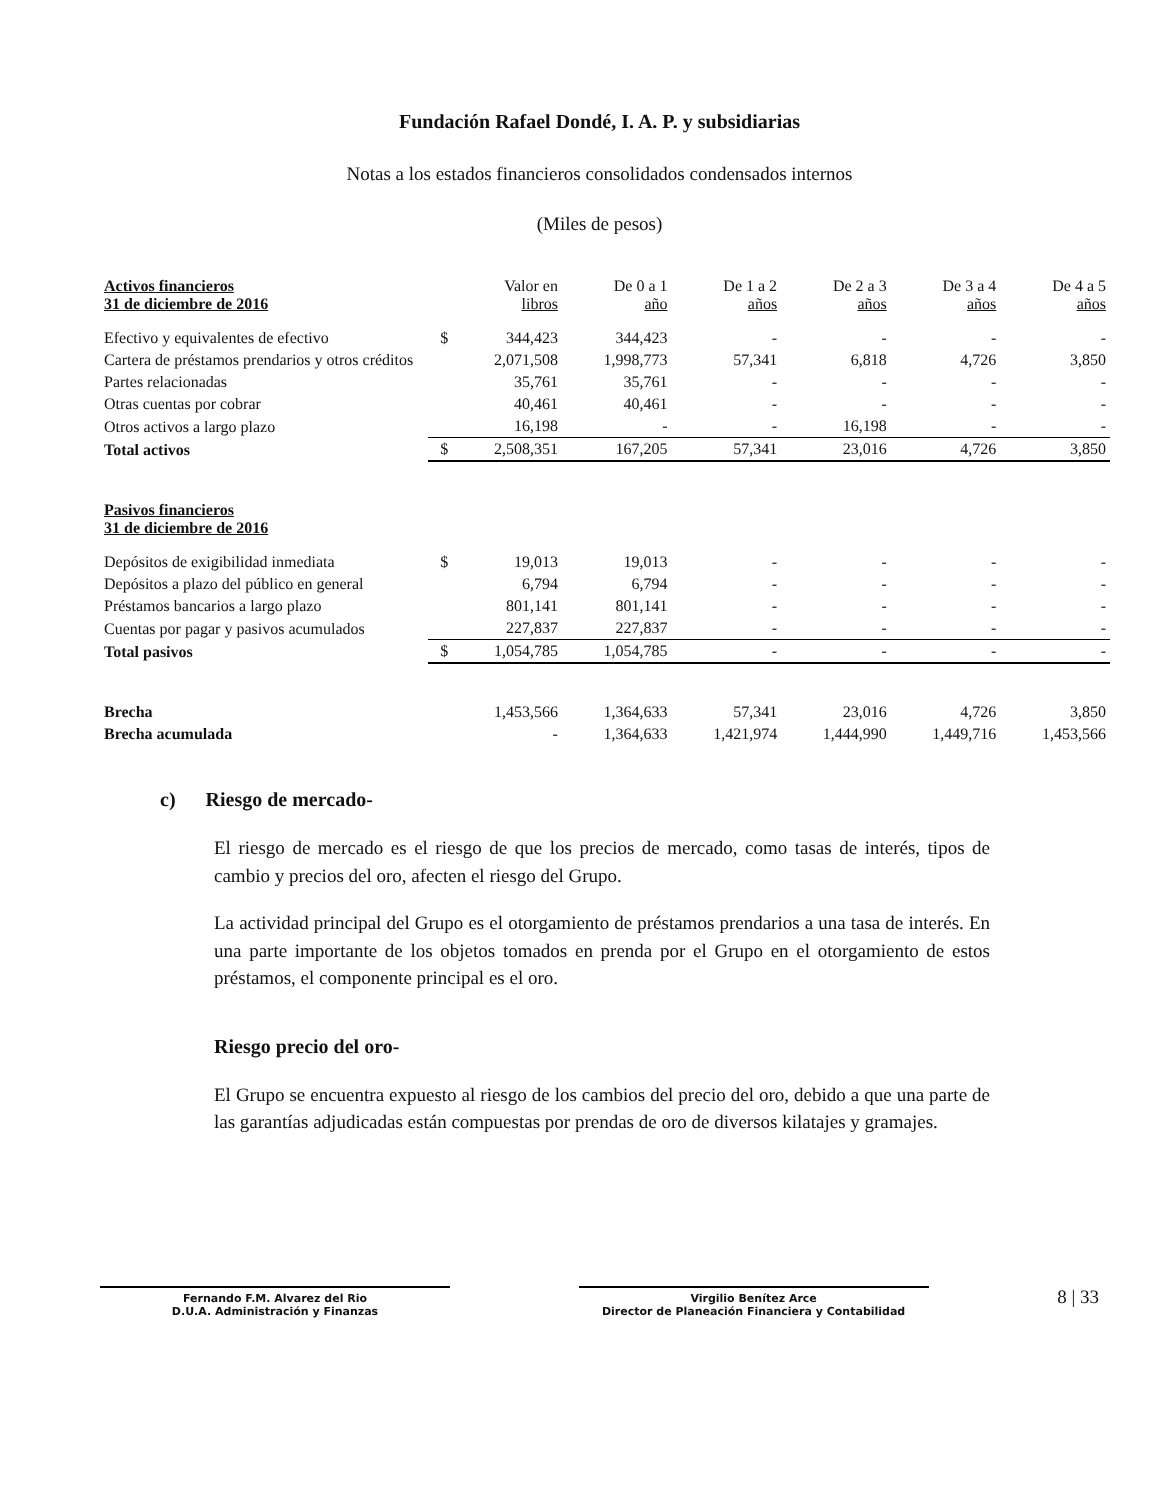Fundación Rafael Dondé, I. A. P. y subsidiarias
Notas a los estados financieros consolidados condensados internos
(Miles de pesos)
| Activos financieros 31 de diciembre de 2016 | | Valor en libros | De 0 a 1 año | De 1 a 2 años | De 2 a 3 años | De 3 a 4 años | De 4 a 5 años |
| --- | --- | --- | --- | --- | --- | --- | --- |
| Efectivo y equivalentes de efectivo | $ | 344,423 | 344,423 | - | - | - | - |
| Cartera de préstamos prendarios y otros créditos | | 2,071,508 | 1,998,773 | 57,341 | 6,818 | 4,726 | 3,850 |
| Partes relacionadas | | 35,761 | 35,761 | - | - | - | - |
| Otras cuentas por cobrar | | 40,461 | 40,461 | - | - | - | - |
| Otros activos a largo plazo | | 16,198 | - | - | 16,198 | - | - |
| Total activos | $ | 2,508,351 | 167,205 | 57,341 | 23,016 | 4,726 | 3,850 |
| Pasivos financieros 31 de diciembre de 2016 | | | | | | | |
| Depósitos de exigibilidad inmediata | $ | 19,013 | 19,013 | - | - | - | - |
| Depósitos a plazo del público en general | | 6,794 | 6,794 | - | - | - | - |
| Préstamos bancarios a largo plazo | | 801,141 | 801,141 | - | - | - | - |
| Cuentas por pagar y pasivos acumulados | | 227,837 | 227,837 | - | - | - | - |
| Total pasivos | $ | 1,054,785 | 1,054,785 | - | - | - | - |
| Brecha | | 1,453,566 | 1,364,633 | 57,341 | 23,016 | 4,726 | 3,850 |
| Brecha acumulada | | - | 1,364,633 | 1,421,974 | 1,444,990 | 1,449,716 | 1,453,566 |
c) Riesgo de mercado-
El riesgo de mercado es el riesgo de que los precios de mercado, como tasas de interés, tipos de cambio y precios del oro, afecten el riesgo del Grupo.
La actividad principal del Grupo es el otorgamiento de préstamos prendarios a una tasa de interés. En una parte importante de los objetos tomados en prenda por el Grupo en el otorgamiento de estos préstamos, el componente principal es el oro.
Riesgo precio del oro-
El Grupo se encuentra expuesto al riesgo de los cambios del precio del oro, debido a que una parte de las garantías adjudicadas están compuestas por prendas de oro de diversos kilatajes y gramajes.
Fernando F.M. Alvarez del Rio
D.U.A. Administración y Finanzas
Virgilio Benítez Arce
Director de Planeación Financiera y Contabilidad
8 | 33